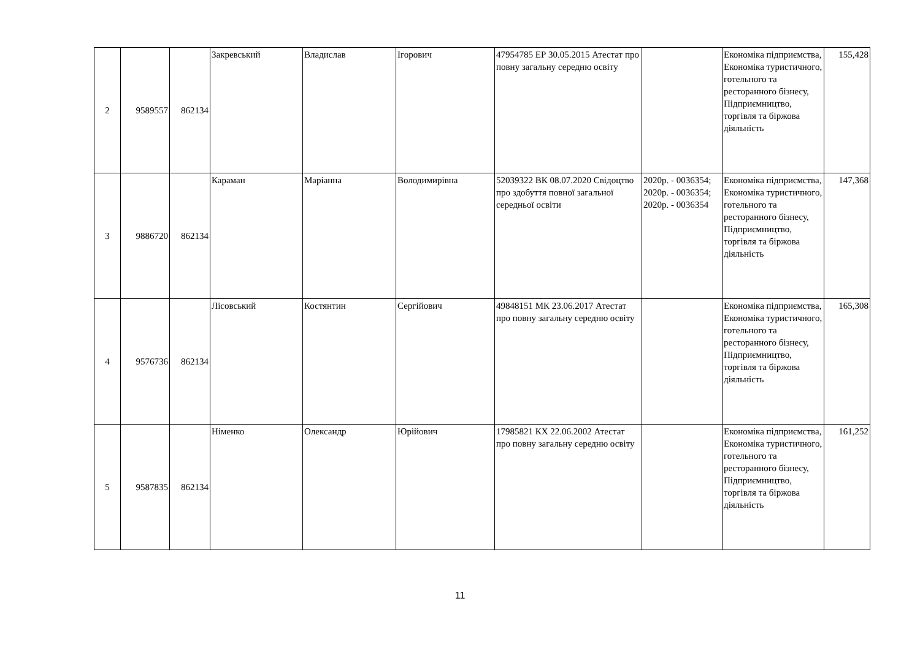| 2 | 9589557 | 862134 | Закревський | Владислав | Ігорович | 47954785 ЕР 30.05.2015 Атестат про повну загальну середню освіту | | Економіка підприємства, Економіка туристичного, готельного та ресторанного бізнесу, Підприємництво, торгівля та біржова діяльність | 155,428 |
| 3 | 9886720 | 862134 | Караман | Маріанна | Володимирівна | 52039322 ВК 08.07.2020 Свідоцтво про здобуття повної загальної середньої освіти | 2020р. - 0036354; 2020р. - 0036354; 2020р. - 0036354 | Економіка підприємства, Економіка туристичного, готельного та ресторанного бізнесу, Підприємництво, торгівля та біржова діяльність | 147,368 |
| 4 | 9576736 | 862134 | Лісовський | Костянтин | Сергійович | 49848151 МК 23.06.2017 Атестат про повну загальну середню освіту | | Економіка підприємства, Економіка туристичного, готельного та ресторанного бізнесу, Підприємництво, торгівля та біржова діяльність | 165,308 |
| 5 | 9587835 | 862134 | Німенко | Олександр | Юрійович | 17985821 КХ 22.06.2002 Атестат про повну загальну середню освіту | | Економіка підприємства, Економіка туристичного, готельного та ресторанного бізнесу, Підприємництво, торгівля та біржова діяльність | 161,252 |
11